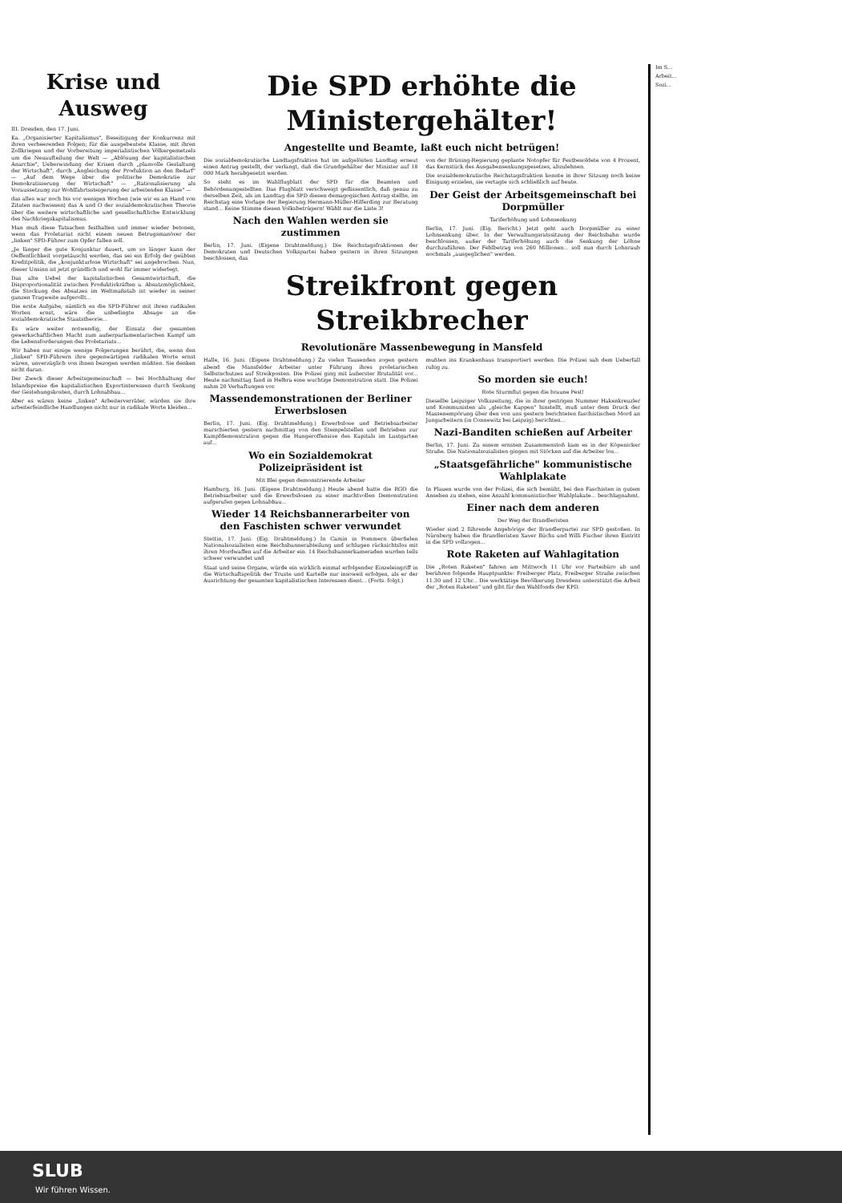Krise und Ausweg
III. Dresden, den 17. Juni.
Ka. „Organisierter Kapitalismus", Beseitigung der Konkurrenz mit ihren verheerenden Folgen; für die ausgebeutete Klasse, mit ihren Zollkriegen und der Vorbereitung imperialistischen Völkergemetzels um die Neuaufteilung der Welt — „Ablösung der kapitalistischen Anarchie", Ueberwindung der Krisen durch „planvolle Gestaltung der Wirtschaft", durch „Angleichung der Produktion an den Bedarf" — „Auf dem Wege über die politische Demokratie zur Demokratisierung der Wirtschaft" — „Rationalisierung als Voraussetzung zur Wohlfahrtssteigerung der arbeitenden Klasse" —
das alles war noch bis vor wenigen Wochen (wie wir es an Hand von Zitaten nachwiesen) das A und O der sozialdemokratischen Theorie über die weitere wirtschaftliche und gesellschaftliche Entwicklung des Nachkriegskapitalismus.
Man muß diese Tatsachen festhalten und immer wieder betonen, wenn das Proletariat nicht einem neuen Betrugsmanöver der „linken" SPD-Führer zum Opfer fallen soll.
„Je länger die gute Konjunktur dauert, um so länger kann der Oeffentlichkeit vorgetäuscht werden, das sei ein Erfolg der geübten Kreditpolitik, die „konjunkturlose Wirtschaft" sei angebrochen. Nun, dieser Unsinn ist jetzt gründlich und wohl für immer widerlegt.
Das alte Uebel der kapitalistischen Gesamtwirtschaft, die Disproportionalität zwischen Produktivkräften u. Absatzmöglichkeit, die Stockung des Absatzes im Weltmaßstab ist wieder in seiner ganzen Tragweite aufgerollt...
Die erste Aufgabe, nämlich es die SPD-Führer mit ihren radikalen Worten ernst, wäre die unbedingte Absage an die sozialdemokratische Staatstheorie...
Es wäre weiter notwendig, der Einsatz der gesamten gewerkschaftlichen Macht zum außerparlamentarischen Kampf um die Lebensforderungen des Proletariats...
Wir haben nur einige wenige Folgerungen berührt, die, wenn den „linken" SPD-Führern ihre gegenwärtigen radikalen Worte ernst wären, unverzüglich von ihnen bezogen werden müßten. Sie denken nicht daran.
Der Zweck dieser Arbeitsgemeinschaft — bei Hochhaltung der Inlandspreise die kapitalistischen Exportinteressen durch Senkung der Gestehungskosten, durch Lohnabbau...
Aber es wären keine „linken" Arbeiterverräter, würden sie ihre arbeiterfeindliche Handlungen nicht nur in radikale Worte kleiden...
Die SPD erhöhte die Ministergehälter!
Angestellte und Beamte, laßt euch nicht betrügen!
Die sozialdemokratische Landtagsfraktion hat im aufgelösten Landtag erneut einen Antrag gestellt, der verlangt, daß die Grundgehälter der Minister auf 18 000 Mark herabgesetzt werden.
So steht es im Wahlflugblatt der SPD für die Beamten und Behördenangestellten. Das Flugblatt verschweigt geflissentlich, daß genau zu derselben Zeit, als im Landtag die SPD diesen demagogischen Antrag stellte, im Reichstag eine Vorlage der Regierung Hermann-Müller-Hilferding zur Beratung stand... Keine Stimme diesen Volksbetrügern! Wählt nur die Liste 3!
Nach den Wahlen werden sie zustimmen
Berlin, 17. Juni. (Eigene Drahtmeldung.) Die Reichstagsfraktionen der Demokraten und Deutschen Volkspartei haben gestern in ihren Sitzungen beschlossen, das
von der Brüning-Regierung geplante Notopfer für Festbesoldete von 4 Prozent, das Kernstück des Ausgabensenkungsgesetzes, abzulehnen.
Die sozialdemokratische Reichstagsfraktion konnte in ihrer Sitzung noch keine Einigung erzielen, sie vertagte sich schließlich auf heute.
Der Geist der Arbeitsgemeinschaft bei Dorpmüller
Tariferhöhung und Lohnsenkung
Berlin, 17. Juni. (Eig. Bericht.) Jetzt geht auch Dorpmüller zu einer Lohnsenkung über. In der Verwaltungsratssitzung der Reichsbahn wurde beschlossen, außer der Tariferhöhung auch die Senkung der Löhne durchzuführen. Der Fehlbetrag von 260 Millionen... soll nun durch Lohnraub nochmals „ausgeglichen" werden.
Streikfront gegen Streikbrecher
Revolutionäre Massenbewegung in Mansfeld
Halle, 16. Juni. (Eigene Drahtmeldung.) Zu vielen Tausenden zogen gestern abend die Mansfelder Arbeiter unter Führung ihres proletarischen Selbstschutzes auf Streikposten. Die Polizei ging mit äußerster Brutalität vor... Heute nachmittag fand in Helbra eine wuchtige Demonstration statt. Die Polizei nahm 20 Verhaftungen vor.
Massendemonstrationen der Berliner Erwerbslosen
Berlin, 17. Juni. (Eig. Drahtmeldung.) Erwerbslose und Betriebsarbeiter marschierten gestern nachmittag von den Stempelstellen und Betrieben zur Kampfdemonstration gegen die Hungeroffensive des Kapitals im Lustgarten auf...
Wo ein Sozialdemokrat Polizeipräsident ist
Mit Blei gegen demonstrierende Arbeiter
Hamburg, 16. Juni. (Eigene Drahtmeldung.) Heute abend hatte die RGO die Betriebsarbeiter und die Erwerbslosen zu einer machtvollen Demonstration aufgerufen gegen Lohnabbau...
Wieder 14 Reichsbannerarbeiter von den Faschisten schwer verwundet
Stettin, 17. Juni. (Eig. Drahtmeldung.) In Camin in Pommern überfielen Nationalsozialisten eine Reichsbannerabteilung und schlugen rücksichtslos mit ihren Mordwaffen auf die Arbeiter ein. 14 Reichsbannerkameraden wurden teils schwer verwundet und
Staat und seine Organe, würde ein wirklich einmal erfolgender Einzeleingriff in die Wirtschaftspolitik der Truste und Kartelle nur insoweit erfolgen, als er der Ausrichtung der gesamten kapitalistischen Interessen dient... (Forts. folgt.)
mußten ins Krankenhaus transportiert werden. Die Polizei sah dem Ueberfall ruhig zu.
So morden sie euch!
Rote Sturmflut gegen die braune Pest!
Dieselbe Leipziger Volkszeitung, die in ihrer gestrigen Nummer Hakenkreuzler und Kommunisten als „gleiche Kappen" hinstellt, muß unter dem Druck der Massenempörung über den von uns gestern berichteten faschistischen Mord an Jungarbeitern (in Connewitz bei Leipzig) berichten...
Nazi-Banditen schießen auf Arbeiter
Berlin, 17. Juni. Zu einem ernsten Zusammenstoß kam es in der Köpenicker Straße. Die Nationalsozialisten gingen mit Stöcken auf die Arbeiter los...
„Staatsgefährliche" kommunistische Wahlplakate
In Plauen wurde von der Polizei, die sich bemüht, bei den Faschisten in gutem Ansehen zu stehen, eine Anzahl kommunistischer Wahlplakate... beschlagnahmt.
Einer nach dem anderen
Der Weg der Brandleristen
Wieder sind 2 führende Angehörige der Brandlerpartei zur SPD gestoßen. In Nürnberg haben die Brandleristen Xaver Büchs und Willi Fischer ihren Eintritt in die SPD vollzogen...
Rote Raketen auf Wahlagitation
Die „Roten Raketen" fahren am Mittwoch 11 Uhr vor Parteibüro ab und berühren folgende Hauptpunkte: Freiberger Platz, Freiberger Straße zwischen 11.30 und 12 Uhr... Die werktätige Bevölkerung Dresdens unterstützt die Arbeit der „Roten Raketen" und gibt für den Wahlfonds der KPD.
Im S...
Arbeit...
Sozi...
SLUB
Wir führen Wissen.